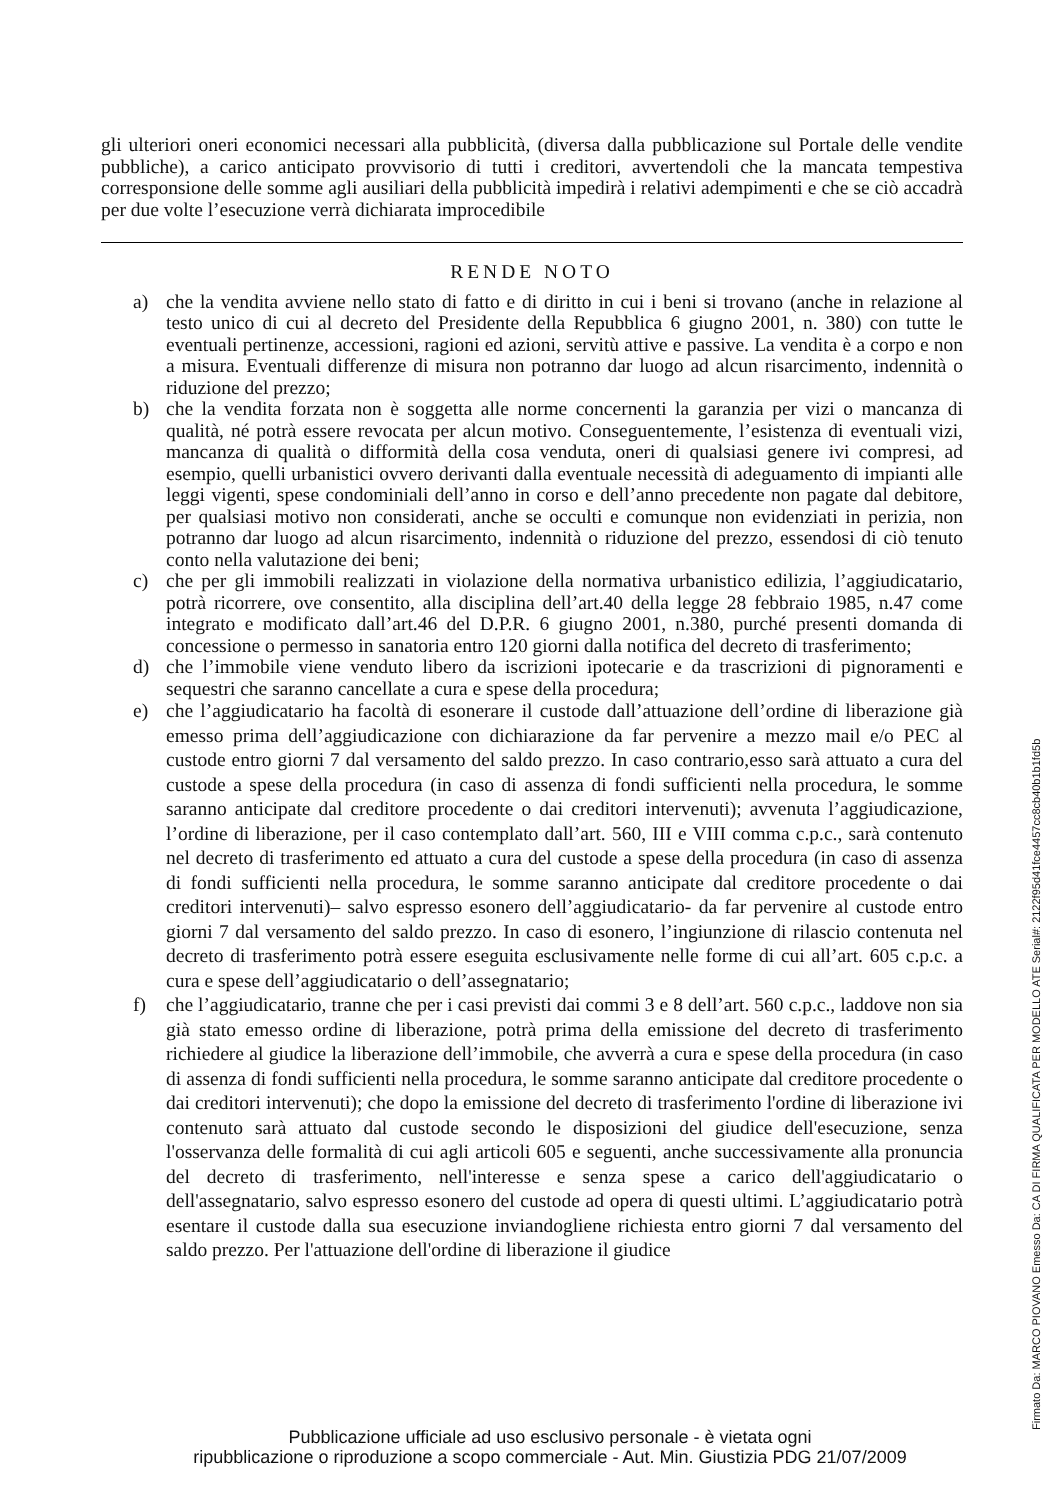gli ulteriori oneri economici necessari alla pubblicità, (diversa dalla pubblicazione sul Portale delle vendite pubbliche), a carico anticipato provvisorio di tutti i creditori, avvertendoli che la mancata tempestiva corresponsione delle somme agli ausiliari della pubblicità impedirà i relativi adempimenti e che se ciò accadrà per due volte l’esecuzione verrà dichiarata improcedibile
RENDE NOTO
a) che la vendita avviene nello stato di fatto e di diritto in cui i beni si trovano (anche in relazione al testo unico di cui al decreto del Presidente della Repubblica 6 giugno 2001, n. 380) con tutte le eventuali pertinenze, accessioni, ragioni ed azioni, servitù attive e passive. La vendita è a corpo e non a misura. Eventuali differenze di misura non potranno dar luogo ad alcun risarcimento, indennità o riduzione del prezzo;
b) che la vendita forzata non è soggetta alle norme concernenti la garanzia per vizi o mancanza di qualità, né potrà essere revocata per alcun motivo. Conseguentemente, l’esistenza di eventuali vizi, mancanza di qualità o difformità della cosa venduta, oneri di qualsiasi genere ivi compresi, ad esempio, quelli urbanistici ovvero derivanti dalla eventuale necessità di adeguamento di impianti alle leggi vigenti, spese condominiali dell’anno in corso e dell’anno precedente non pagate dal debitore, per qualsiasi motivo non considerati, anche se occulti e comunque non evidenziati in perizia, non potranno dar luogo ad alcun risarcimento, indennità o riduzione del prezzo, essendosi di ciò tenuto conto nella valutazione dei beni;
c) che per gli immobili realizzati in violazione della normativa urbanistico edilizia, l’aggiudicatario, potrà ricorrere, ove consentito, alla disciplina dell’art.40 della legge 28 febbraio 1985, n.47 come integrato e modificato dall’art.46 del D.P.R. 6 giugno 2001, n.380, purché presenti domanda di concessione o permesso in sanatoria entro 120 giorni dalla notifica del decreto di trasferimento;
d) che l’immobile viene venduto libero da iscrizioni ipotecarie e da trascrizioni di pignoramenti e sequestri che saranno cancellate a cura e spese della procedura;
e) che l’aggiudicatario ha facoltà di esonerare il custode dall’attuazione dell’ordine di liberazione già emesso prima dell’aggiudicazione con dichiarazione da far pervenire a mezzo mail e/o PEC al custode entro giorni 7 dal versamento del saldo prezzo. In caso contrario,esso sarà attuato a cura del custode a spese della procedura (in caso di assenza di fondi sufficienti nella procedura, le somme saranno anticipate dal creditore procedente o dai creditori intervenuti); avvenuta l’aggiudicazione, l’ordine di liberazione, per il caso contemplato dall’art. 560, III e VIII comma c.p.c., sarà contenuto nel decreto di trasferimento ed attuato a cura del custode a spese della procedura (in caso di assenza di fondi sufficienti nella procedura, le somme saranno anticipate dal creditore procedente o dai creditori intervenuti)– salvo espresso esonero dell’aggiudicatario- da far pervenire al custode entro giorni 7 dal versamento del saldo prezzo. In caso di esonero, l’ingiunzione di rilascio contenuta nel decreto di trasferimento potrà essere eseguita esclusivamente nelle forme di cui all’art. 605 c.p.c. a cura e spese dell’aggiudicatario o dell’assegnatario;
f) che l’aggiudicatario, tranne che per i casi previsti dai commi 3 e 8 dell’art. 560 c.p.c., laddove non sia già stato emesso ordine di liberazione, potrà prima della emissione del decreto di trasferimento richiedere al giudice la liberazione dell’immobile, che avverrà a cura e spese della procedura (in caso di assenza di fondi sufficienti nella procedura, le somme saranno anticipate dal creditore procedente o dai creditori intervenuti); che dopo la emissione del decreto di trasferimento l'ordine di liberazione ivi contenuto sarà attuato dal custode secondo le disposizioni del giudice dell'esecuzione, senza l'osservanza delle formalità di cui agli articoli 605 e seguenti, anche successivamente alla pronuncia del decreto di trasferimento, nell'interesse e senza spese a carico dell'aggiudicatario o dell'assegnatario, salvo espresso esonero del custode ad opera di questi ultimi. L’aggiudicatario potrà esentare il custode dalla sua esecuzione inviandogliene richiesta entro giorni 7 dal versamento del saldo prezzo. Per l'attuazione dell'ordine di liberazione il giudice
Pubblicazione ufficiale ad uso esclusivo personale - è vietata ogni
ripubblicazione o riproduzione a scopo commerciale - Aut. Min. Giustizia PDG 21/07/2009
Firmato Da: MARCO PIOVANO Emesso Da: CA DI FIRMA QUALIFICATA PER MODELLO ATE Serial#: 2122f95d41fce4457cc8cb40b1b1fd5b